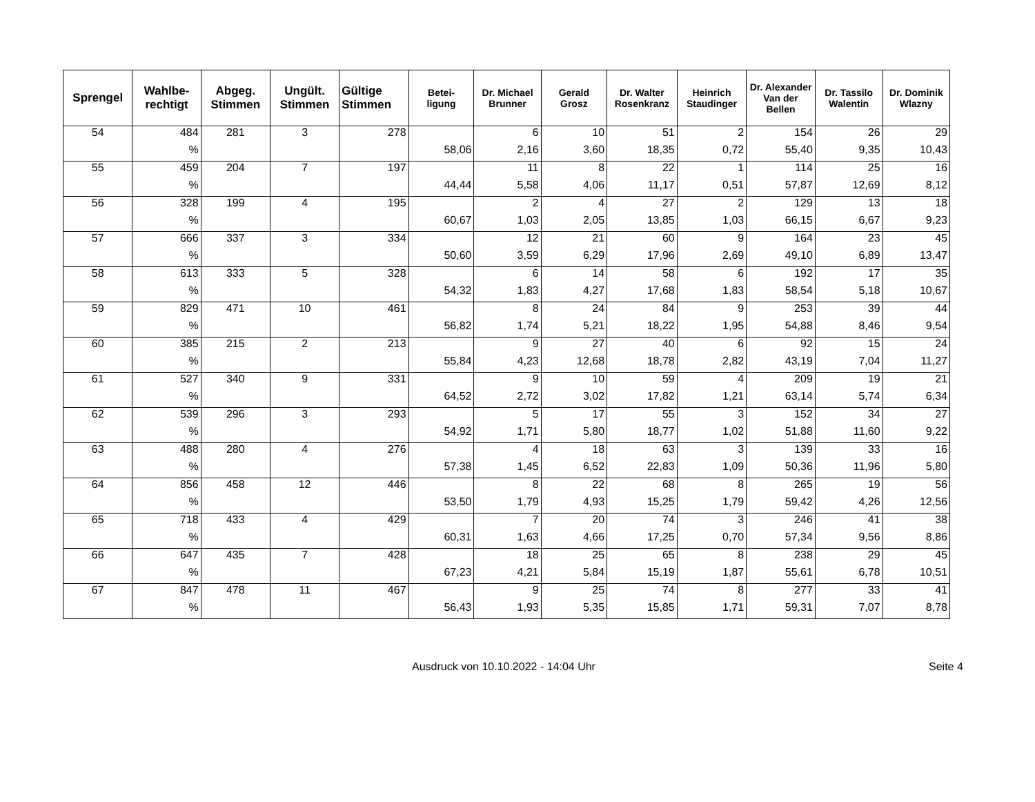| Sprengel | Wahlbe- rechtigt | Abgeg. Stimmen | Ungült. Stimmen | Gültige Stimmen | Betei- ligung | Dr. Michael Brunner | Gerald Grosz | Dr. Walter Rosenkranz | Heinrich Staudinger | Dr. Alexander Van der Bellen | Dr. Tassilo Walentin | Dr. Dominik Wlazny |
| --- | --- | --- | --- | --- | --- | --- | --- | --- | --- | --- | --- | --- |
| 54 | 484 | 281 | 3 | 278 | | 6 | 10 | 51 | 2 | 154 | 26 | 29 |
| | % | | | | 58,06 | 2,16 | 3,60 | 18,35 | 0,72 | 55,40 | 9,35 | 10,43 |
| 55 | 459 | 204 | 7 | 197 | | 11 | 8 | 22 | 1 | 114 | 25 | 16 |
| | % | | | | 44,44 | 5,58 | 4,06 | 11,17 | 0,51 | 57,87 | 12,69 | 8,12 |
| 56 | 328 | 199 | 4 | 195 | | 2 | 4 | 27 | 2 | 129 | 13 | 18 |
| | % | | | | 60,67 | 1,03 | 2,05 | 13,85 | 1,03 | 66,15 | 6,67 | 9,23 |
| 57 | 666 | 337 | 3 | 334 | | 12 | 21 | 60 | 9 | 164 | 23 | 45 |
| | % | | | | 50,60 | 3,59 | 6,29 | 17,96 | 2,69 | 49,10 | 6,89 | 13,47 |
| 58 | 613 | 333 | 5 | 328 | | 6 | 14 | 58 | 6 | 192 | 17 | 35 |
| | % | | | | 54,32 | 1,83 | 4,27 | 17,68 | 1,83 | 58,54 | 5,18 | 10,67 |
| 59 | 829 | 471 | 10 | 461 | | 8 | 24 | 84 | 9 | 253 | 39 | 44 |
| | % | | | | 56,82 | 1,74 | 5,21 | 18,22 | 1,95 | 54,88 | 8,46 | 9,54 |
| 60 | 385 | 215 | 2 | 213 | | 9 | 27 | 40 | 6 | 92 | 15 | 24 |
| | % | | | | 55,84 | 4,23 | 12,68 | 18,78 | 2,82 | 43,19 | 7,04 | 11,27 |
| 61 | 527 | 340 | 9 | 331 | | 9 | 10 | 59 | 4 | 209 | 19 | 21 |
| | % | | | | 64,52 | 2,72 | 3,02 | 17,82 | 1,21 | 63,14 | 5,74 | 6,34 |
| 62 | 539 | 296 | 3 | 293 | | 5 | 17 | 55 | 3 | 152 | 34 | 27 |
| | % | | | | 54,92 | 1,71 | 5,80 | 18,77 | 1,02 | 51,88 | 11,60 | 9,22 |
| 63 | 488 | 280 | 4 | 276 | | 4 | 18 | 63 | 3 | 139 | 33 | 16 |
| | % | | | | 57,38 | 1,45 | 6,52 | 22,83 | 1,09 | 50,36 | 11,96 | 5,80 |
| 64 | 856 | 458 | 12 | 446 | | 8 | 22 | 68 | 8 | 265 | 19 | 56 |
| | % | | | | 53,50 | 1,79 | 4,93 | 15,25 | 1,79 | 59,42 | 4,26 | 12,56 |
| 65 | 718 | 433 | 4 | 429 | | 7 | 20 | 74 | 3 | 246 | 41 | 38 |
| | % | | | | 60,31 | 1,63 | 4,66 | 17,25 | 0,70 | 57,34 | 9,56 | 8,86 |
| 66 | 647 | 435 | 7 | 428 | | 18 | 25 | 65 | 8 | 238 | 29 | 45 |
| | % | | | | 67,23 | 4,21 | 5,84 | 15,19 | 1,87 | 55,61 | 6,78 | 10,51 |
| 67 | 847 | 478 | 11 | 467 | | 9 | 25 | 74 | 8 | 277 | 33 | 41 |
| | % | | | | 56,43 | 1,93 | 5,35 | 15,85 | 1,71 | 59,31 | 7,07 | 8,78 |
Ausdruck von 10.10.2022 - 14:04 Uhr Seite 4